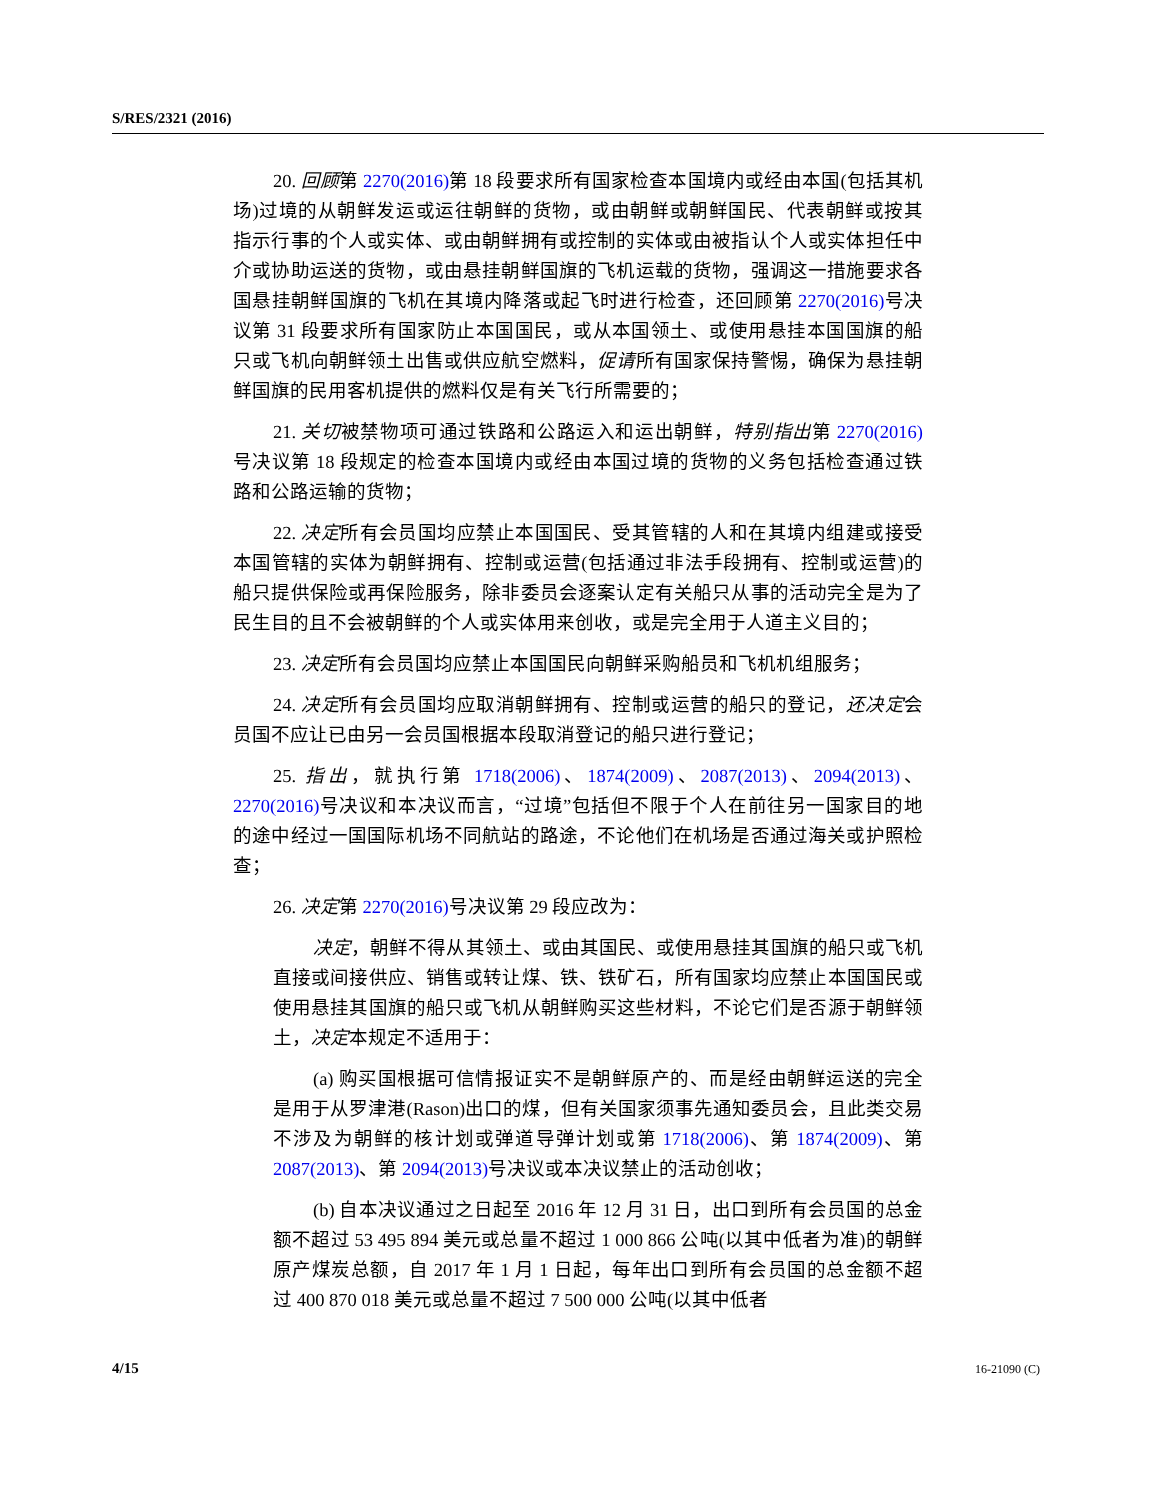S/RES/2321 (2016)
20. 回顾第 2270(2016) 第 18 段要求所有国家检查本国境内或经由本国(包括其机场)过境的从朝鲜发运或运往朝鲜的货物，或由朝鲜或朝鲜国民、代表朝鲜或按其指示行事的个人或实体、或由朝鲜拥有或控制的实体或由被指认个人或实体担任中介或协助运送的货物，或由悬挂朝鲜国旗的飞机运载的货物，强调这一措施要求各国悬挂朝鲜国旗的飞机在其境内降落或起飞时进行检查，还回顾第 2270(2016) 号决议第 31 段要求所有国家防止本国国民，或从本国领土、或使用悬挂本国国旗的船只或飞机向朝鲜领土出售或供应航空燃料，促请所有国家保持警惕，确保为悬挂朝鲜国旗的民用客机提供的燃料仅是有关飞行所需要的；
21. 关切被禁物项可通过铁路和公路运入和运出朝鲜，特别指出第 2270(2016) 号决议第 18 段规定的检查本国境内或经由本国过境的货物的义务包括检查通过铁路和公路运输的货物；
22. 决定所有会员国均应禁止本国国民、受其管辖的人和在其境内组建或接受本国管辖的实体为朝鲜拥有、控制或运营(包括通过非法手段拥有、控制或运营)的船只提供保险或再保险服务，除非委员会逐案认定有关船只从事的活动完全是为了民生目的且不会被朝鲜的个人或实体用来创收，或是完全用于人道主义目的；
23. 决定所有会员国均应禁止本国国民向朝鲜采购船员和飞机机组服务；
24. 决定所有会员国均应取消朝鲜拥有、控制或运营的船只的登记，还决定会员国不应让已由另一会员国根据本段取消登记的船只进行登记；
25. 指出，就执行第 1718(2006)、1874(2009)、2087(2013)、2094(2013)、2270(2016) 号决议和本决议而言，“过境”包括但不限于个人在前往另一国家目的地的途中经过一国国际机场不同航站的路途，不论他们在机场是否通过海关或护照检查；
26. 决定第 2270(2016) 号决议第 29 段应改为：
决定，朝鲜不得从其领土、或由其国民、或使用悬挂其国旗的船只或飞机直接或间接供应、销售或转让煤、铁、铁矿石，所有国家均应禁止本国国民或使用悬挂其国旗的船只或飞机从朝鲜购买这些材料，不论它们是否源于朝鲜领土，决定本规定不适用于：
(a) 购买国根据可信情报证实不是朝鲜原产的、而是经由朝鲜运送的完全是用于从罗津港(Rason)出口的煤，但有关国家须事先通知委员会，且此类交易不涉及为朝鲜的核计划或弹道导弹计划或第 1718(2006)、第 1874(2009)、第 2087(2013)、第 2094(2013) 号决议或本决议禁止的活动创收；
(b) 自本决议通过之日起至 2016 年 12 月 31 日，出口到所有会员国的总金额不超过 53 495 894 美元或总量不超过 1 000 866 公吨(以其中低者为准)的朝鲜原产煤炭总额，自 2017 年 1 月 1 日起，每年出口到所有会员国的总金额不超过 400 870 018 美元或总量不超过 7 500 000 公吨(以其中低者
4/15 16-21090 (C)